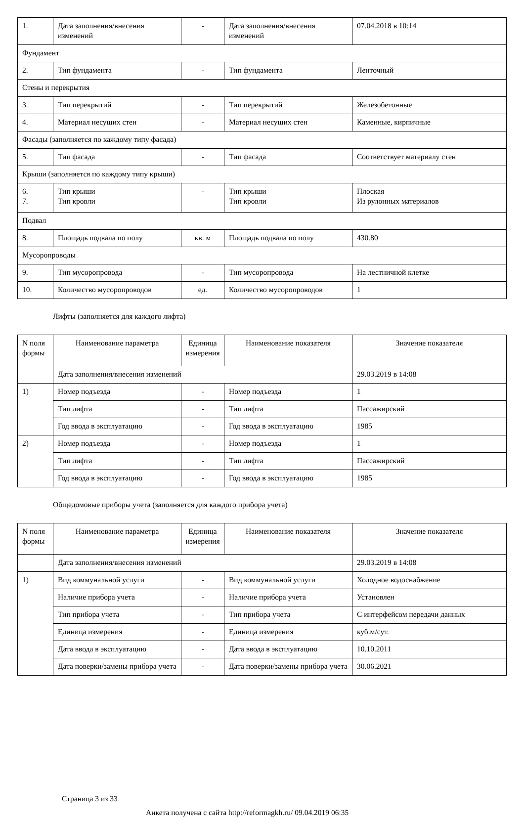| 1. | Дата заполнения/внесения изменений | - | Дата заполнения/внесения изменений | 07.04.2018 в 10:14 |
| Фундамент | | | | |
| 2. | Тип фундамента | - | Тип фундамента | Ленточный |
| Стены и перекрытия | | | | |
| 3. | Тип перекрытий | - | Тип перекрытий | Железобетонные |
| 4. | Материал несущих стен | - | Материал несущих стен | Каменные, кирпичные |
| Фасады (заполняется по каждому типу фасада) | | | | |
| 5. | Тип фасада | - | Тип фасада | Соответствует материалу стен |
| Крыши (заполняется по каждому типу крыши) | | | | |
| 6. 7. | Тип крыши Тип кровли | - | Тип крыши Тип кровли | Плоская Из рулонных материалов |
| Подвал | | | | |
| 8. | Площадь подвала по полу | кв. м | Площадь подвала по полу | 430.80 |
| Мусоропроводы | | | | |
| 9. | Тип мусоропровода | - | Тип мусоропровода | На лестничной клетке |
| 10. | Количество мусоропроводов | ед. | Количество мусоропроводов | 1 |
Лифты (заполняется для каждого лифта)
| N поля формы | Наименование параметра | Единица измерения | Наименование показателя | Значение показателя |
| --- | --- | --- | --- | --- |
| | Дата заполнения/внесения изменений | | | 29.03.2019 в 14:08 |
| 1) | Номер подъезда | - | Номер подъезда | 1 |
| | Тип лифта | - | Тип лифта | Пассажирский |
| | Год ввода в эксплуатацию | - | Год ввода в эксплуатацию | 1985 |
| 2) | Номер подъезда | - | Номер подъезда | 1 |
| | Тип лифта | - | Тип лифта | Пассажирский |
| | Год ввода в эксплуатацию | - | Год ввода в эксплуатацию | 1985 |
Общедомовые приборы учета (заполняется для каждого прибора учета)
| N поля формы | Наименование параметра | Единица измерения | Наименование показателя | Значение показателя |
| --- | --- | --- | --- | --- |
| | Дата заполнения/внесения изменений | | | 29.03.2019 в 14:08 |
| 1) | Вид коммунальной услуги | - | Вид коммунальной услуги | Холодное водоснабжение |
| | Наличие прибора учета | - | Наличие прибора учета | Установлен |
| | Тип прибора учета | - | Тип прибора учета | С интерфейсом передачи данных |
| | Единица измерения | - | Единица измерения | куб.м/сут. |
| | Дата ввода в эксплуатацию | - | Дата ввода в эксплуатацию | 10.10.2011 |
| | Дата поверки/замены прибора учета | - | Дата поверки/замены прибора учета | 30.06.2021 |
Страница 3 из 33
Анкета получена с сайта http://reformagkh.ru/ 09.04.2019 06:35